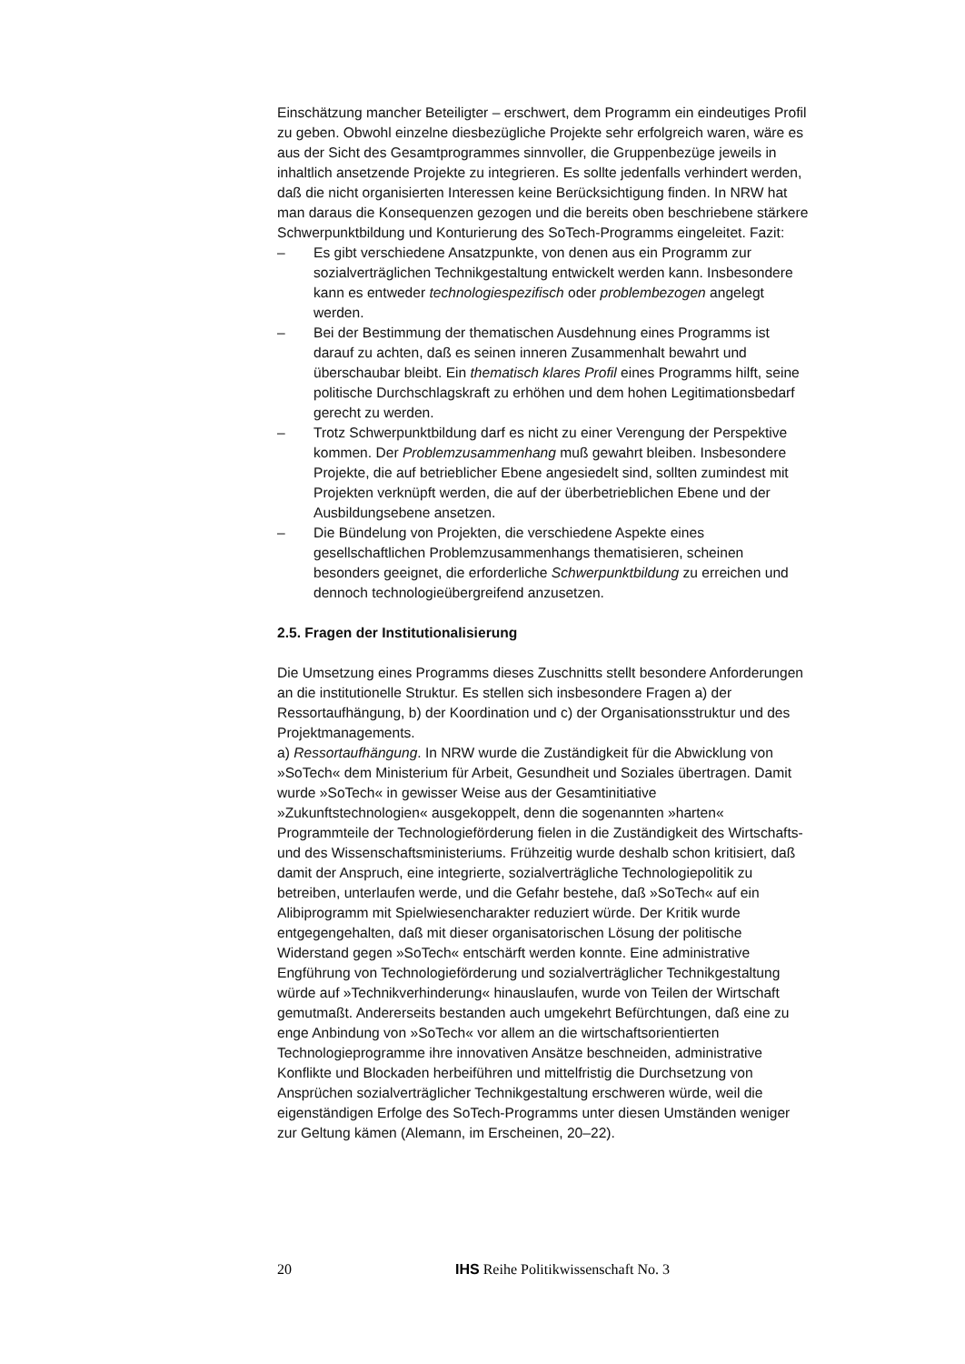Einschätzung mancher Beteiligter – erschwert, dem Programm ein eindeutiges Profil zu geben. Obwohl einzelne diesbezügliche Projekte sehr erfolgreich waren, wäre es aus der Sicht des Gesamtprogrammes sinnvoller, die Gruppenbezüge jeweils in inhaltlich ansetzende Projekte zu integrieren. Es sollte jedenfalls verhindert werden, daß die nicht organisierten Interessen keine Berücksichtigung finden. In NRW hat man daraus die Konsequenzen gezogen und die bereits oben beschriebene stärkere Schwerpunktbildung und Konturierung des SoTech-Programms eingeleitet. Fazit:
– Es gibt verschiedene Ansatzpunkte, von denen aus ein Programm zur sozialverträglichen Technikgestaltung entwickelt werden kann. Insbesondere kann es entweder technologiespezifisch oder problembezogen angelegt werden.
– Bei der Bestimmung der thematischen Ausdehnung eines Programms ist darauf zu achten, daß es seinen inneren Zusammenhalt bewahrt und überschaubar bleibt. Ein thematisch klares Profil eines Programms hilft, seine politische Durchschlagskraft zu erhöhen und dem hohen Legitimationsbedarf gerecht zu werden.
– Trotz Schwerpunktbildung darf es nicht zu einer Verengung der Perspektive kommen. Der Problemzusammenhang muß gewahrt bleiben. Insbesondere Projekte, die auf betrieblicher Ebene angesiedelt sind, sollten zumindest mit Projekten verknüpft werden, die auf der überbetrieblichen Ebene und der Ausbildungsebene ansetzen.
– Die Bündelung von Projekten, die verschiedene Aspekte eines gesellschaftlichen Problemzusammenhangs thematisieren, scheinen besonders geeignet, die erforderliche Schwerpunktbildung zu erreichen und dennoch technologieübergreifend anzusetzen.
2.5. Fragen der Institutionalisierung
Die Umsetzung eines Programms dieses Zuschnitts stellt besondere Anforderungen an die institutionelle Struktur. Es stellen sich insbesondere Fragen a) der Ressortaufhängung, b) der Koordination und c) der Organisationsstruktur und des Projektmanagements.
a) Ressortaufhängung. In NRW wurde die Zuständigkeit für die Abwicklung von »SoTech« dem Ministerium für Arbeit, Gesundheit und Soziales übertragen. Damit wurde »SoTech« in gewisser Weise aus der Gesamtinitiative »Zukunftstechnologien« ausgekoppelt, denn die sogenannten »harten« Programmteile der Technologieförderung fielen in die Zuständigkeit des Wirtschafts- und des Wissenschaftsministeriums. Frühzeitig wurde deshalb schon kritisiert, daß damit der Anspruch, eine integrierte, sozialverträgliche Technologiepolitik zu betreiben, unterlaufen werde, und die Gefahr bestehe, daß »SoTech« auf ein Alibiprogramm mit Spielwiesencharakter reduziert würde. Der Kritik wurde entgegengehalten, daß mit dieser organisatorischen Lösung der politische Widerstand gegen »SoTech« entschärft werden konnte. Eine administrative Engführung von Technologieförderung und sozialverträglicher Technikgestaltung würde auf »Technikverhinderung« hinauslaufen, wurde von Teilen der Wirtschaft gemutmaßt. Andererseits bestanden auch umgekehrt Befürchtungen, daß eine zu enge Anbindung von »SoTech« vor allem an die wirtschaftsorientierten Technologieprogramme ihre innovativen Ansätze beschneiden, administrative Konflikte und Blockaden herbeiführen und mittelfristig die Durchsetzung von Ansprüchen sozialverträglicher Technikgestaltung erschweren würde, weil die eigenständigen Erfolge des SoTech-Programms unter diesen Umständen weniger zur Geltung kämen (Alemann, im Erscheinen, 20–22).
20 IHS Reihe Politikwissenschaft No. 3